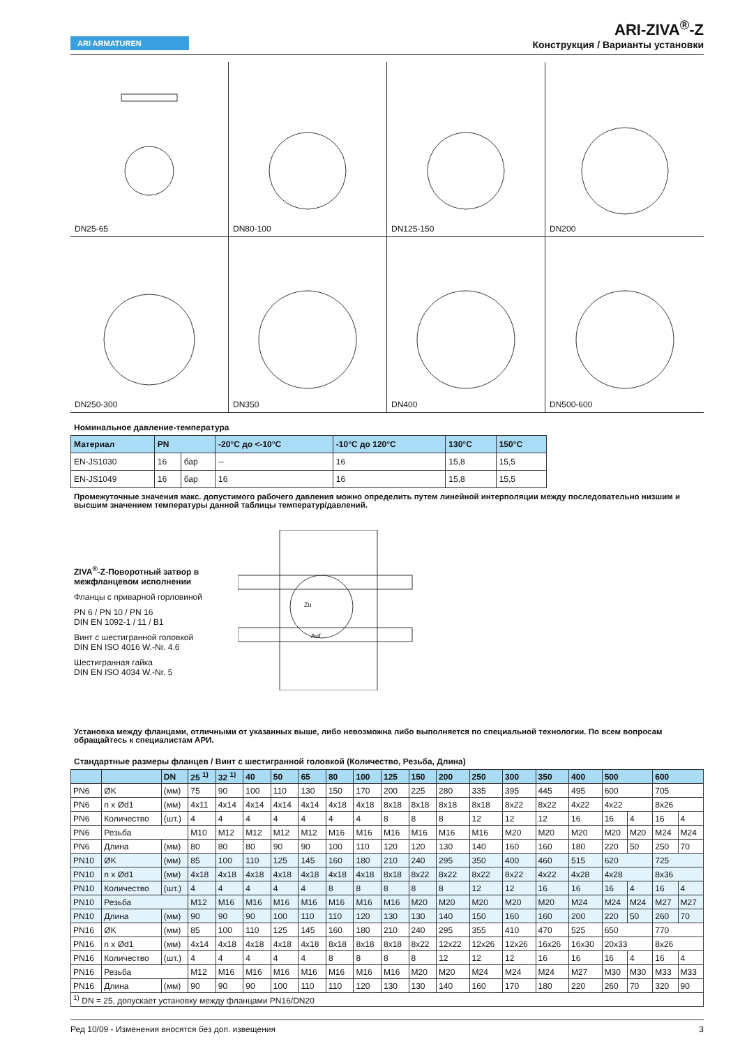ARI ARMATUREN
ARI-ZIVA<sup>®</sup>-Z
Конструкция / Варианты установки
DN25-65
DN80-100
DN125-150
DN200
DN250-300
DN350
DN400
DN500-600
Номинальное давление-температура
| Материал | PN | | -20°C до <-10°C | -10°C до 120°C | 130°C | 150°C |
| --- | --- | --- | --- | --- | --- | --- |
| EN-JS1030 | 16 | бар | -- | 16 | 15,8 | 15,5 |
| EN-JS1049 | 16 | бар | 16 | 16 | 15,8 | 15,5 |
Промежуточные значения макс. допустимого рабочего давления можно определить путем линейной интерполяции между последовательно низшим и высшим значением температуры данной таблицы температур/давлений.
ZIVA<sup>®</sup>-Z-Поворотный затвор в межфланцевом исполнении
Фланцы с приварной горловиной
PN 6 / PN 10 / PN 16
DIN EN 1092-1 / 11 / B1
Винт с шестигранной головкой
DIN EN ISO 4016 W.-Nr. 4.6
Шестигранная гайка
DIN EN ISO 4034 W.-Nr. 5
Auf
Zu
Установка между фланцами, отличными от указанных выше, либо невозможна либо выполняется по специальной технологии. По всем вопросам обращайтесь к специалистам АРИ.
Стандартные размеры фланцев / Винт с шестигранной головкой (Количество, Резьба, Длина)
| | | DN | 25 <sup>1)</sup> | 32 <sup>1)</sup> | 40 | 50 | 65 | 80 | 100 | 125 | 150 | 200 | 250 | 300 | 350 | 400 | 500 | | 600 | |
| --- | --- | --- | --- | --- | --- | --- | --- | --- | --- | --- | --- | --- | --- | --- | --- | --- | --- | --- | --- | --- |
| PN6 | ØK | (мм) | 75 | 90 | 100 | 110 | 130 | 150 | 170 | 200 | 225 | 280 | 335 | 395 | 445 | 495 | 600 | | 705 | |
| PN6 | n x Ød1 | (мм) | 4x11 | 4x14 | 4x14 | 4x14 | 4x14 | 4x18 | 4x18 | 8x18 | 8x18 | 8x18 | 8x18 | 8x22 | 8x22 | 4x22 | 4x22 | | 8x26 | |
| PN6 | Количество | (шт.) | 4 | 4 | 4 | 4 | 4 | 4 | 4 | 8 | 8 | 8 | 12 | 12 | 12 | 16 | 16 | 4 | 16 | 4 |
| PN6 | Резьба | | M10 | M12 | M12 | M12 | M12 | M16 | M16 | M16 | M16 | M16 | M16 | M20 | M20 | M20 | M20 | M20 | M24 | M24 |
| PN6 | Длина | (мм) | 80 | 80 | 80 | 90 | 90 | 100 | 110 | 120 | 120 | 130 | 140 | 160 | 160 | 180 | 220 | 50 | 250 | 70 |
| PN10 | ØK | (мм) | 85 | 100 | 110 | 125 | 145 | 160 | 180 | 210 | 240 | 295 | 350 | 400 | 460 | 515 | 620 | | 725 | |
| PN10 | n x Ød1 | (мм) | 4x18 | 4x18 | 4x18 | 4x18 | 4x18 | 4x18 | 4x18 | 8x18 | 8x22 | 8x22 | 8x22 | 8x22 | 4x22 | 4x28 | 4x28 | | 8x36 | |
| PN10 | Количество | (шт.) | 4 | 4 | 4 | 4 | 4 | 8 | 8 | 8 | 8 | 8 | 12 | 12 | 16 | 16 | 16 | 4 | 16 | 4 |
| PN10 | Резьба | | M12 | M16 | M16 | M16 | M16 | M16 | M16 | M16 | M20 | M20 | M20 | M20 | M20 | M24 | M24 | M24 | M27 | M27 |
| PN10 | Длина | (мм) | 90 | 90 | 90 | 100 | 110 | 110 | 120 | 130 | 130 | 140 | 150 | 160 | 160 | 200 | 220 | 50 | 260 | 70 |
| PN16 | ØK | (мм) | 85 | 100 | 110 | 125 | 145 | 160 | 180 | 210 | 240 | 295 | 355 | 410 | 470 | 525 | 650 | | 770 | |
| PN16 | n x Ød1 | (мм) | 4x14 | 4x18 | 4x18 | 4x18 | 4x18 | 8x18 | 8x18 | 8x18 | 8x22 | 12x22 | 12x26 | 12x26 | 16x26 | 16x30 | 20x33 | | 8x26 | |
| PN16 | Количество | (шт.) | 4 | 4 | 4 | 4 | 4 | 8 | 8 | 8 | 8 | 12 | 12 | 12 | 16 | 16 | 16 | 4 | 16 | 4 |
| PN16 | Резьба | | M12 | M16 | M16 | M16 | M16 | M16 | M16 | M16 | M20 | M20 | M24 | M24 | M24 | M27 | M30 | M30 | M33 | M33 |
| PN16 | Длина | (мм) | 90 | 90 | 90 | 100 | 110 | 110 | 120 | 130 | 130 | 140 | 160 | 170 | 180 | 220 | 260 | 70 | 320 | 90 |
| <sup>1)</sup> DN = 25, допускает установку между фланцами PN16/DN20 | | | | | | | | | | | | | | | | | | | | |
Ред 10/09 - Изменения вносятся без доп. извещения 3